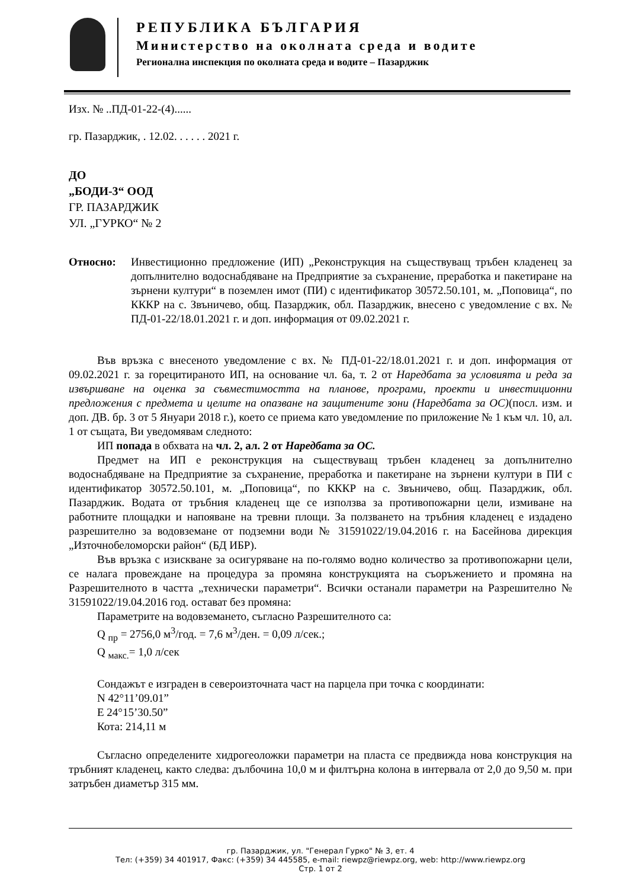РЕПУБЛИКА БЪЛГАРИЯ
Министерство на околната среда и водите
Регионална инспекция по околната среда и водите – Пазарджик
Изх. № ..ПД-01-22-(4)......
гр. Пазарджик, . 12.02. . . . . . 2021 г.
ДО
„БОДИ-3“ ООД
ГР. ПАЗАРДЖИК
УЛ. „ГУРКО“ № 2
Относно: Инвестиционно предложение (ИП) „Реконструкция на съществуващ тръбен кладенец за допълнително водоснабдяване на Предприятие за съхранение, преработка и пакетиране на зърнени култури“ в поземлен имот (ПИ) с идентификатор 30572.50.101, м. „Поповица“, по КККР на с. Звъничево, общ. Пазарджик, обл. Пазарджик, внесено с уведомление с вх. № ПД-01-22/18.01.2021 г. и доп. информация от 09.02.2021 г.
Във връзка с внесеното уведомление с вх. № ПД-01-22/18.01.2021 г. и доп. информация от 09.02.2021 г. за горецитираното ИП, на основание чл. 6а, т. 2 от Наредбата за условията и реда за извършване на оценка за съвместимостта на планове, програми, проекти и инвестиционни предложения с предмета и целите на опазване на защитените зони (Наредбата за ОС)(посл. изм. и доп. ДВ. бр. 3 от 5 Януари 2018 г.), което се приема като уведомление по приложение № 1 към чл. 10, ал. 1 от същата, Ви уведомявам следното:
ИП попада в обхвата на чл. 2, ал. 2 от Наредбата за ОС.
Предмет на ИП е реконструкция на съществуващ тръбен кладенец за допълнително водоснабдяване на Предприятие за съхранение, преработка и пакетиране на зърнени култури в ПИ с идентификатор 30572.50.101, м. „Поповица“, по КККР на с. Звъничево, общ. Пазарджик, обл. Пазарджик. Водата от тръбния кладенец ще се използва за противопожарни цели, измиване на работните площадки и напояване на тревни площи. За ползването на тръбния кладенец е издадено разрешително за водовземане от подземни води № 31591022/19.04.2016 г. на Басейнова дирекция „Източнобеломорски район“ (БД ИБР).
Във връзка с изискване за осигуряване на по-голямо водно количество за противопожарни цели, се налага провеждане на процедура за промяна конструкцията на съоръжението и промяна на Разрешителното в частта „технически параметри“. Всички останали параметри на Разрешително № 31591022/19.04.2016 год. остават без промяна:
Параметрите на водовземането, съгласно Разрешителното са:
Q <sub>пр</sub> = 2756,0 м<sup>3</sup>/год. = 7,6 м<sup>3</sup>/ден. = 0,09 л/сек.;
Q <sub>макс.</sub>= 1,0 л/сек
Сондажът е изграден в североизточната част на парцела при точка с координати:
N 42°11’09.01”
E 24°15’30.50”
Кота: 214,11 м
Съгласно определените хидрогеоложки параметри на пласта се предвижда нова конструкция на тръбният кладенец, както следва: дълбочина 10,0 м и филтърна колона в интервала от 2,0 до 9,50 м. при затръбен диаметър 315 мм.
гр. Пазарджик, ул. "Генерал Гурко" № 3, ет. 4
Тел: (+359) 34 401917, Факс: (+359) 34 445585, e-mail: riewpz@riewpz.org, web: http://www.riewpz.org
Стр. 1 от 2